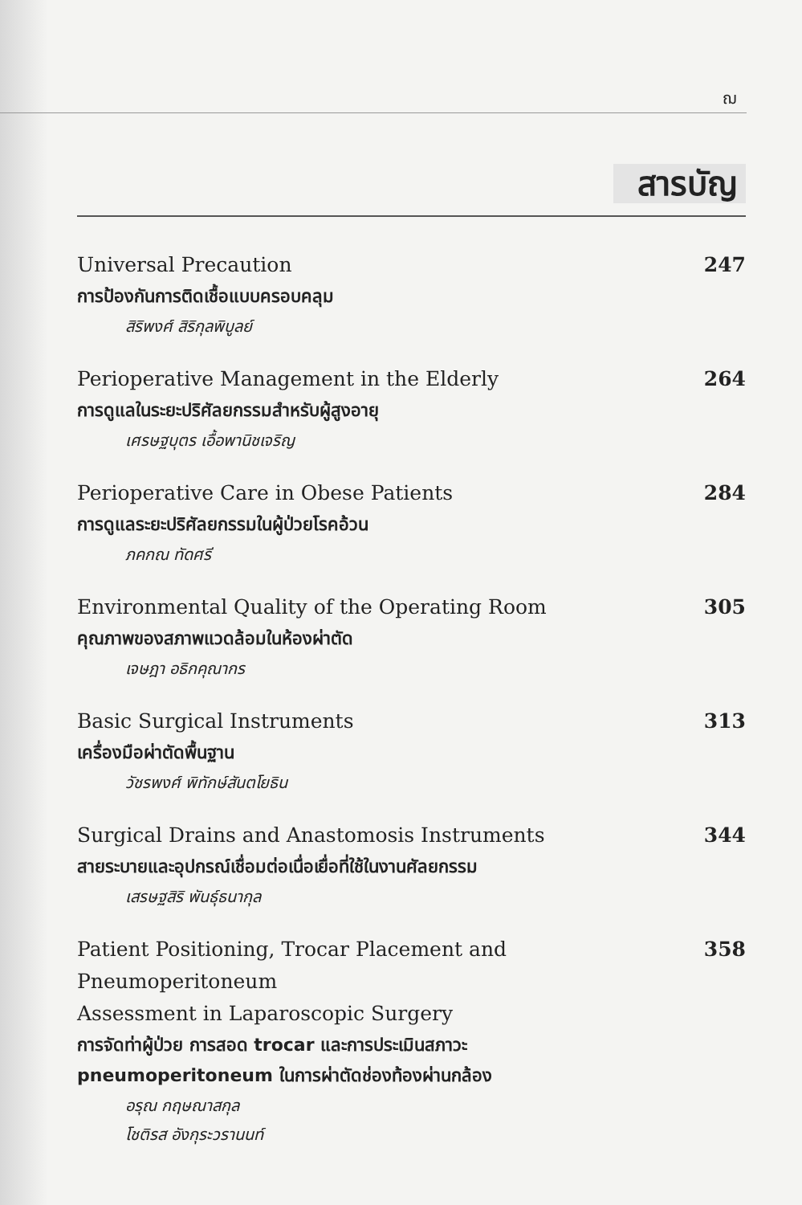ฌ
สารบัญ
Universal Precaution 247
การป้องกันการติดเชื้อแบบครอบคลุม
สิริพงศ์ สิริกุลพิบูลย์
Perioperative Management in the Elderly 264
การดูแลในระยะปริศัลยกรรมสำหรับผู้สูงอายุ
เศรษฐบุตร เอื้อพานิชเจริญ
Perioperative Care in Obese Patients 284
การดูแลระยะปริศัลยกรรมในผู้ป่วยโรคอ้วน
ภคกณ ทัดศรี
Environmental Quality of the Operating Room 305
คุณภาพของสภาพแวดล้อมในห้องผ่าตัด
เจษฎา อธิกคุณากร
Basic Surgical Instruments 313
เครื่องมือผ่าตัดพื้นฐาน
วัชรพงศ์ พิทักษ์สันตโยธิน
Surgical Drains and Anastomosis Instruments 344
สายระบายและอุปกรณ์เชื่อมต่อเนื่อเยื่อที่ใช้ในงานศัลยกรรม
เสรษฐสิริ พันธุ์ธนากุล
Patient Positioning, Trocar Placement and Pneumoperitoneum
Assessment in Laparoscopic Surgery 358
การจัดท่าผู้ป่วย การสอด trocar และการประเมินสภาวะ
pneumoperitoneum ในการผ่าตัดช่องท้องผ่านกล้อง
อรุณ กฤษณาสกุล
โชติรส อังกุระวรานนท์